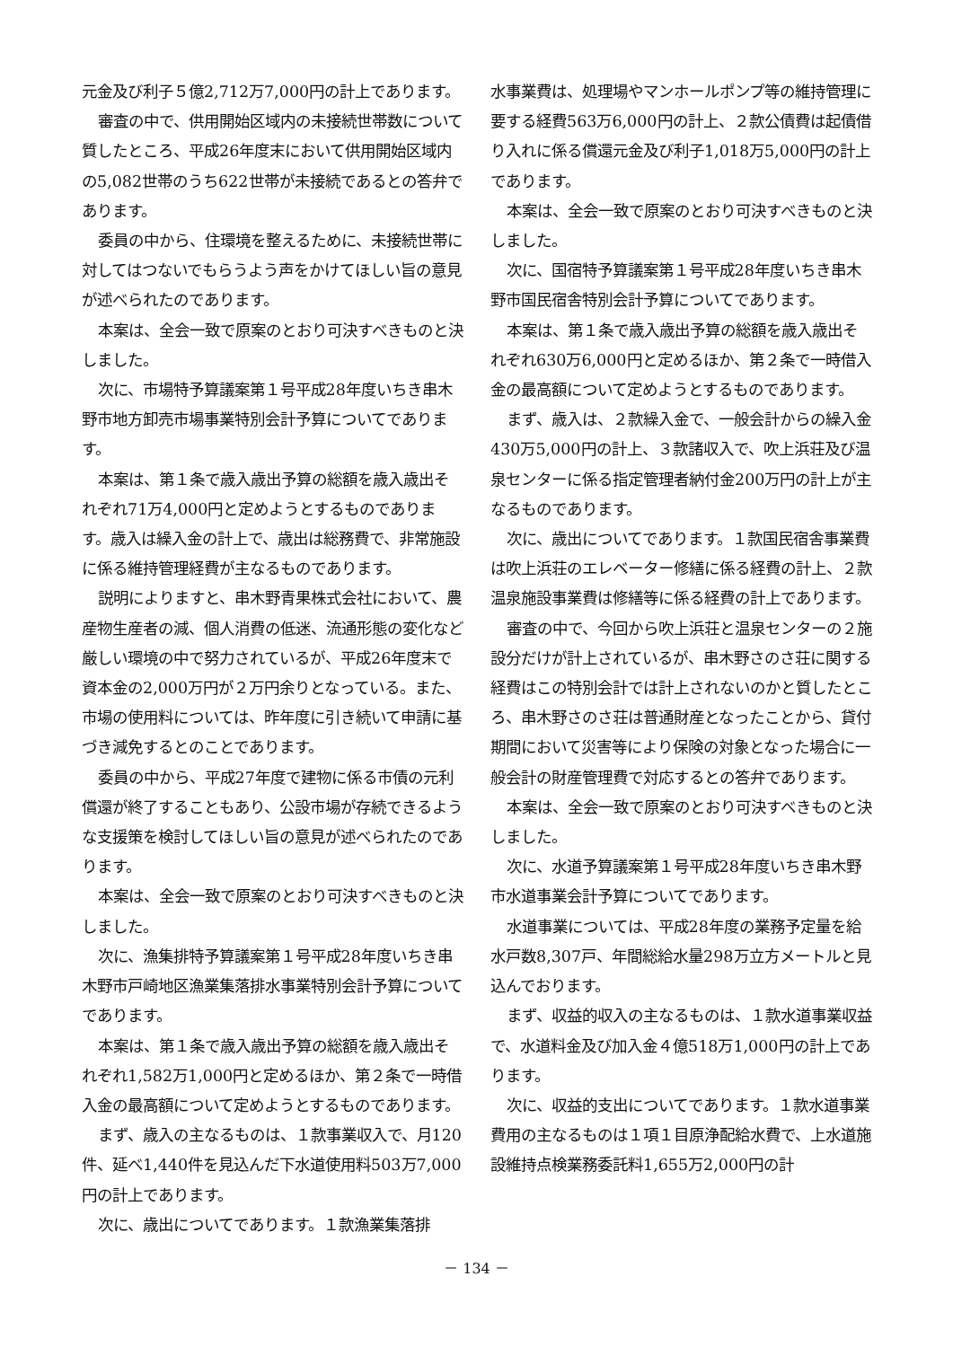元金及び利子５億2,712万7,000円の計上であります。
審査の中で、供用開始区域内の未接続世帯数について質したところ、平成26年度末において供用開始区域内の5,082世帯のうち622世帯が未接続であるとの答弁であります。
委員の中から、住環境を整えるために、未接続世帯に対してはつないでもらうよう声をかけてほしい旨の意見が述べられたのであります。
本案は、全会一致で原案のとおり可決すべきものと決しました。
次に、市場特予算議案第１号平成28年度いちき串木野市地方卸売市場事業特別会計予算についてであります。
本案は、第１条で歳入歳出予算の総額を歳入歳出それぞれ71万4,000円と定めようとするものであります。歳入は繰入金の計上で、歳出は総務費で、非常施設に係る維持管理経費が主なるものであります。
説明によりますと、串木野青果株式会社において、農産物生産者の減、個人消費の低迷、流通形態の変化など厳しい環境の中で努力されているが、平成26年度末で資本金の2,000万円が２万円余りとなっている。また、市場の使用料については、昨年度に引き続いて申請に基づき減免するとのことであります。
委員の中から、平成27年度で建物に係る市債の元利償還が終了することもあり、公設市場が存続できるような支援策を検討してほしい旨の意見が述べられたのであります。
本案は、全会一致で原案のとおり可決すべきものと決しました。
次に、漁集排特予算議案第１号平成28年度いちき串木野市戸崎地区漁業集落排水事業特別会計予算についてであります。
本案は、第１条で歳入歳出予算の総額を歳入歳出それぞれ1,582万1,000円と定めるほか、第２条で一時借入金の最高額について定めようとするものであります。
まず、歳入の主なるものは、１款事業収入で、月120件、延べ1,440件を見込んだ下水道使用料503万7,000円の計上であります。
次に、歳出についてであります。１款漁業集落排
水事業費は、処理場やマンホールポンプ等の維持管理に要する経費563万6,000円の計上、２款公債費は起債借り入れに係る償還元金及び利子1,018万5,000円の計上であります。
本案は、全会一致で原案のとおり可決すべきものと決しました。
次に、国宿特予算議案第１号平成28年度いちき串木野市国民宿舎特別会計予算についてであります。
本案は、第１条で歳入歳出予算の総額を歳入歳出それぞれ630万6,000円と定めるほか、第２条で一時借入金の最高額について定めようとするものであります。
まず、歳入は、２款繰入金で、一般会計からの繰入金430万5,000円の計上、３款諸収入で、吹上浜荘及び温泉センターに係る指定管理者納付金200万円の計上が主なるものであります。
次に、歳出についてであります。１款国民宿舎事業費は吹上浜荘のエレベーター修繕に係る経費の計上、２款温泉施設事業費は修繕等に係る経費の計上であります。
審査の中で、今回から吹上浜荘と温泉センターの２施設分だけが計上されているが、串木野さのさ荘に関する経費はこの特別会計では計上されないのかと質したところ、串木野さのさ荘は普通財産となったことから、貸付期間において災害等により保険の対象となった場合に一般会計の財産管理費で対応するとの答弁であります。
本案は、全会一致で原案のとおり可決すべきものと決しました。
次に、水道予算議案第１号平成28年度いちき串木野市水道事業会計予算についてであります。
水道事業については、平成28年度の業務予定量を給水戸数8,307戸、年間総給水量298万立方メートルと見込んでおります。
まず、収益的収入の主なるものは、１款水道事業収益で、水道料金及び加入金４億518万1,000円の計上であります。
次に、収益的支出についてであります。１款水道事業費用の主なるものは１項１目原浄配給水費で、上水道施設維持点検業務委託料1,655万2,000円の計
－ 134 －